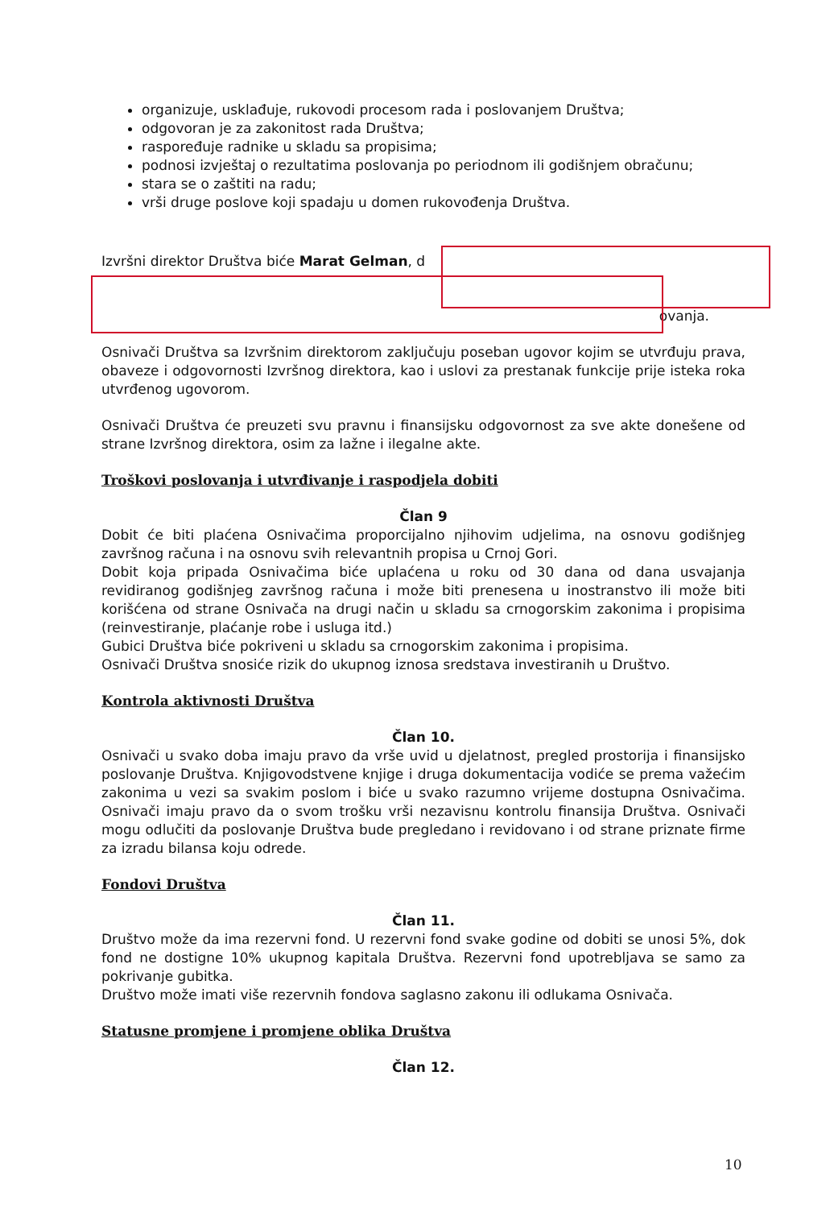organizuje, usklađuje, rukovodi procesom rada i poslovanjem Društva;
odgovoran je za zakonitost rada Društva;
raspoređuje radnike u skladu sa propisima;
podnosi izvještaj o rezultatima poslovanja po periodnom ili godišnjem obračunu;
stara se o zaštiti na radu;
vrši druge poslove koji spadaju u domen rukovođenja Društva.
Izvršni direktor Društva biće Marat Gelman, d
ovanja.
Osnivači Društva sa Izvršnim direktorom zaključuju poseban ugovor kojim se utvrđuju prava, obaveze i odgovornosti Izvršnog direktora, kao i uslovi za prestanak funkcije prije isteka roka utvrđenog ugovorom.
Osnivači Društva će preuzeti svu pravnu i finansijsku odgovornost za sve akte donešene od strane Izvršnog direktora, osim za lažne i ilegalne akte.
Troškovi poslovanja i utvrđivanje i raspodjela dobiti
Član 9
Dobit će biti plaćena Osnivačima proporcijalno njihovim udjelima, na osnovu godišnjeg završnog računa i na osnovu svih relevantnih propisa u Crnoj Gori.
Dobit koja pripada Osnivačima biće uplaćena u roku od 30 dana od dana usvajanja revidiranog godišnjeg završnog računa i može biti prenesena u inostranstvo ili može biti korišćena od strane Osnivača na drugi način u skladu sa crnogorskim zakonima i propisima (reinvestiranje, plaćanje robe i usluga itd.)
Gubici Društva biće pokriveni u skladu sa crnogorskim zakonima i propisima.
Osnivači Društva snosiće rizik do ukupnog iznosa sredstava investiranih u Društvo.
Kontrola aktivnosti Društva
Član 10.
Osnivači u svako doba imaju pravo da vrše uvid u djelatnost, pregled prostorija i finansijsko poslovanje Društva. Knjigovodstvene knjige i druga dokumentacija vodiće se prema važećim zakonima u vezi sa svakim poslom i biće u svako razumno vrijeme dostupna Osnivačima. Osnivači imaju pravo da o svom trošku vrši nezavisnu kontrolu finansija Društva. Osnivači mogu odlučiti da poslovanje Društva bude pregledano i revidovano i od strane priznate firme za izradu bilansa koju odrede.
Fondovi Društva
Član 11.
Društvo može da ima rezervni fond. U rezervni fond svake godine od dobiti se unosi 5%, dok fond ne dostigne 10% ukupnog kapitala Društva. Rezervni fond upotrebljava se samo za pokrivanje gubitka.
Društvo može imati više rezervnih fondova saglasno zakonu ili odlukama Osnivača.
Statusne promjene i promjene oblika Društva
Član 12.
10